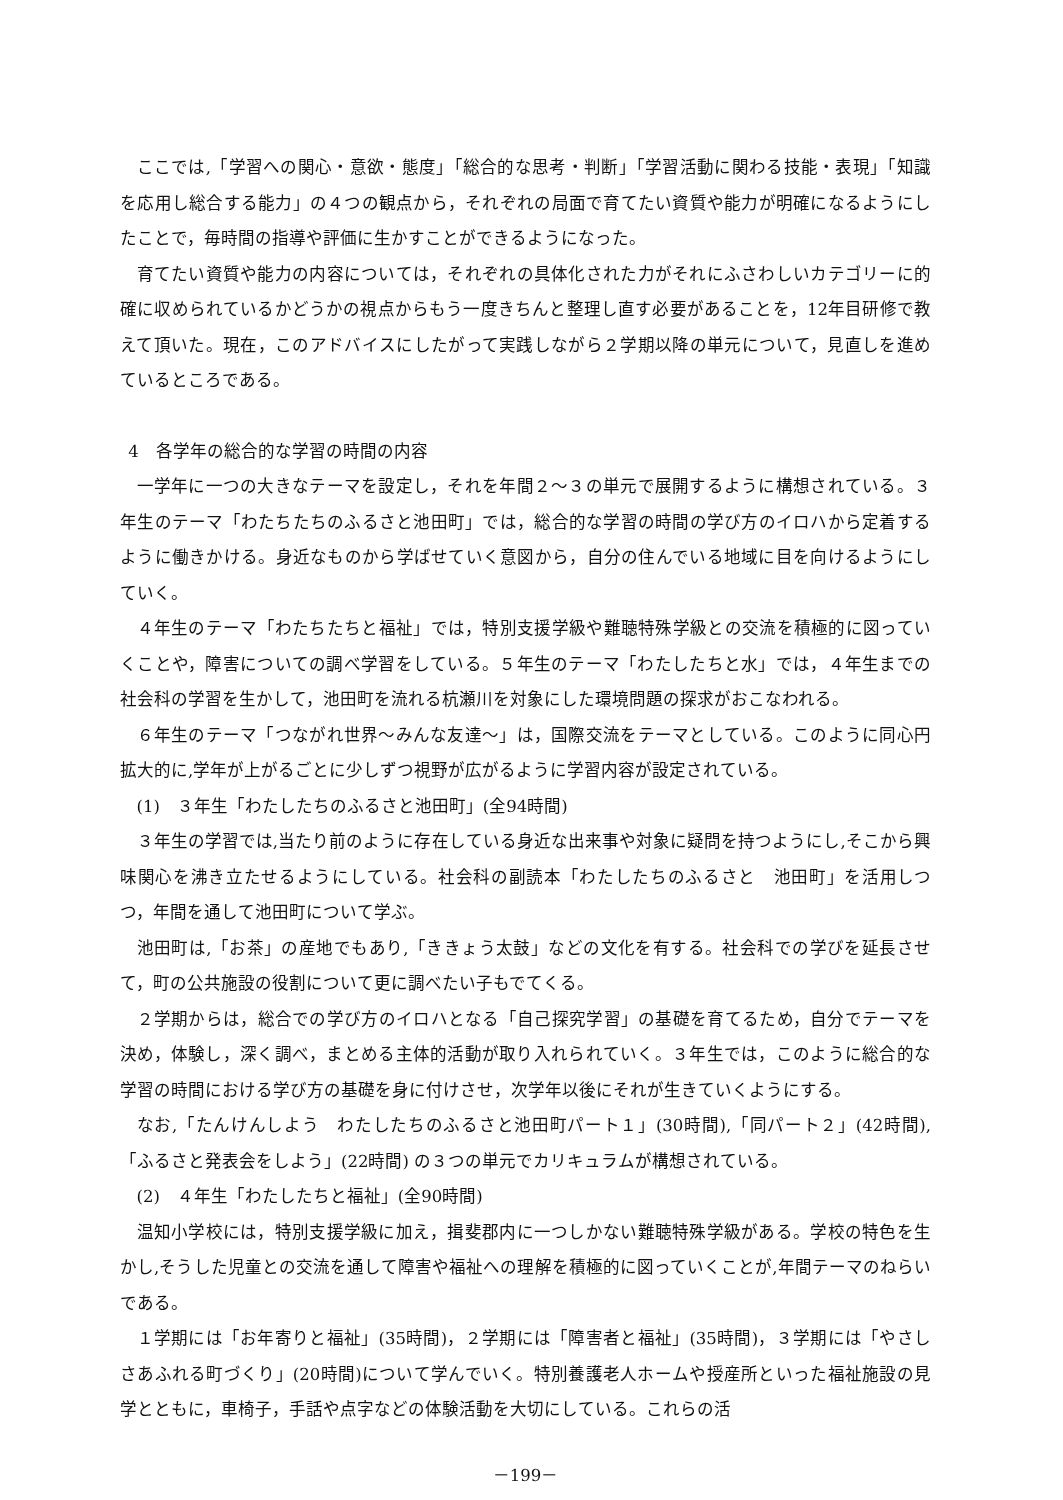ここでは,「学習への関心・意欲・態度」「総合的な思考・判断」「学習活動に関わる技能・表現」「知識を応用し総合する能力」の４つの観点から，それぞれの局面で育てたい資質や能力が明確になるようにしたことで，毎時間の指導や評価に生かすことができるようになった。
育てたい資質や能力の内容については，それぞれの具体化された力がそれにふさわしいカテゴリーに的確に収められているかどうかの視点からもう一度きちんと整理し直す必要があることを，12年目研修で教えて頂いた。現在，このアドバイスにしたがって実践しながら２学期以降の単元について，見直しを進めているところである。
4　各学年の総合的な学習の時間の内容
一学年に一つの大きなテーマを設定し，それを年間２～３の単元で展開するように構想されている。３年生のテーマ「わたちたちのふるさと池田町」では，総合的な学習の時間の学び方のイロハから定着するように働きかける。身近なものから学ばせていく意図から，自分の住んでいる地域に目を向けるようにしていく。
４年生のテーマ「わたちたちと福祉」では，特別支援学級や難聴特殊学級との交流を積極的に図っていくことや，障害についての調べ学習をしている。５年生のテーマ「わたしたちと水」では，４年生までの社会科の学習を生かして，池田町を流れる杭瀬川を対象にした環境問題の探求がおこなわれる。
６年生のテーマ「つながれ世界～みんな友達～」は，国際交流をテーマとしている。このように同心円拡大的に,学年が上がるごとに少しずつ視野が広がるように学習内容が設定されている。
(1)　３年生「わたしたちのふるさと池田町」(全94時間)
３年生の学習では,当たり前のように存在している身近な出来事や対象に疑問を持つようにし,そこから興味関心を沸き立たせるようにしている。社会科の副読本「わたしたちのふるさと　池田町」を活用しつつ，年間を通して池田町について学ぶ。
池田町は,「お茶」の産地でもあり,「ききょう太鼓」などの文化を有する。社会科での学びを延長させて，町の公共施設の役割について更に調べたい子もでてくる。
２学期からは，総合での学び方のイロハとなる「自己探究学習」の基礎を育てるため，自分でテーマを決め，体験し，深く調べ，まとめる主体的活動が取り入れられていく。３年生では，このように総合的な学習の時間における学び方の基礎を身に付けさせ，次学年以後にそれが生きていくようにする。
なお,「たんけんしよう　わたしたちのふるさと池田町パート１」(30時間),「同パート２」(42時間),「ふるさと発表会をしよう」(22時間) の３つの単元でカリキュラムが構想されている。
(2)　４年生「わたしたちと福祉」(全90時間)
温知小学校には，特別支援学級に加え，揖斐郡内に一つしかない難聴特殊学級がある。学校の特色を生かし,そうした児童との交流を通して障害や福祉への理解を積極的に図っていくことが,年間テーマのねらいである。
１学期には「お年寄りと福祉」(35時間)，２学期には「障害者と福祉」(35時間)，３学期には「やさしさあふれる町づくり」(20時間)について学んでいく。特別養護老人ホームや授産所といった福祉施設の見学とともに，車椅子，手話や点字などの体験活動を大切にしている。これらの活
－199－